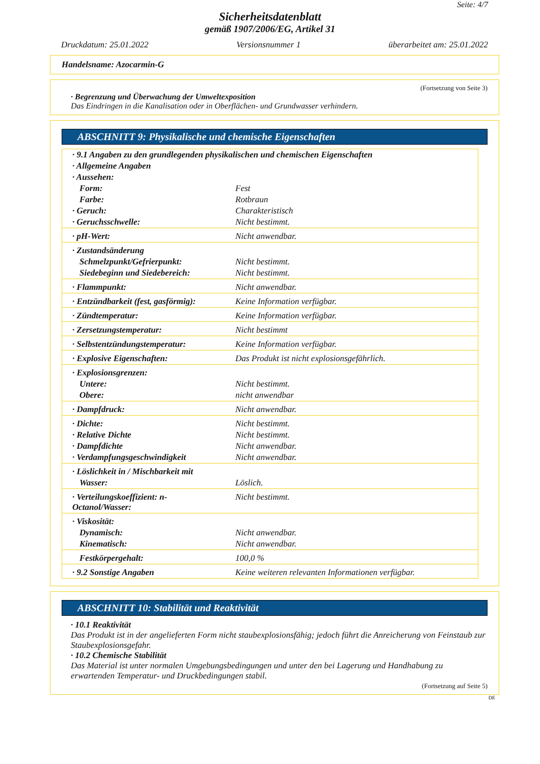Seite: 4/7
Sicherheitsdatenblatt
gemäß 1907/2006/EG, Artikel 31
Druckdatum: 25.01.2022 Versionsnummer 1 überarbeitet am: 25.01.2022
Handelsname: Azocarmin-G
(Fortsetzung von Seite 3)
· Begrenzung und Überwachung der Umweltexposition
Das Eindringen in die Kanalisation oder in Oberflächen- und Grundwasser verhindern.
ABSCHNITT 9: Physikalische und chemische Eigenschaften
| · 9.1 Angaben zu den grundlegenden physikalischen und chemischen Eigenschaften | |
| · Allgemeine Angaben | |
| · Aussehen: | |
| Form: | Fest |
| Farbe: | Rotbraun |
| · Geruch: | Charakteristisch |
| · Geruchsschwelle: | Nicht bestimmt. |
| · pH-Wert: | Nicht anwendbar. |
| · Zustandsänderung | |
| Schmelzpunkt/Gefrierpunkt: | Nicht bestimmt. |
| Siedebeginn und Siedebereich: | Nicht bestimmt. |
| · Flammpunkt: | Nicht anwendbar. |
| · Entzündbarkeit (fest, gasförmig): | Keine Information verfügbar. |
| · Zündtemperatur: | Keine Information verfügbar. |
| · Zersetzungstemperatur: | Nicht bestimmt |
| · Selbstentzündungstemperatur: | Keine Information verfügbar. |
| · Explosive Eigenschaften: | Das Produkt ist nicht explosionsgefährlich. |
| · Explosionsgrenzen: | |
| Untere: | Nicht bestimmt. |
| Obere: | nicht anwendbar |
| · Dampfdruck: | Nicht anwendbar. |
| · Dichte: | Nicht bestimmt. |
| · Relative Dichte | Nicht bestimmt. |
| · Dampfdichte | Nicht anwendbar. |
| · Verdampfungsgeschwindigkeit | Nicht anwendbar. |
| · Löslichkeit in / Mischbarkeit mit | |
| Wasser: | Löslich. |
| · Verteilungskoeffizient: n-Octanol/Wasser: | Nicht bestimmt. |
| · Viskosität: | |
| Dynamisch: | Nicht anwendbar. |
| Kinematisch: | Nicht anwendbar. |
| Festkörpergehalt: | 100,0 % |
| · 9.2 Sonstige Angaben | Keine weiteren relevanten Informationen verfügbar. |
ABSCHNITT 10: Stabilität und Reaktivität
· 10.1 Reaktivität
Das Produkt ist in der angelieferten Form nicht staubexplosionsfähig; jedoch führt die Anreicherung von Feinstaub zur Staubexplosionsgefahr.
· 10.2 Chemische Stabilität
Das Material ist unter normalen Umgebungsbedingungen und unter den bei Lagerung und Handhabung zu erwartenden Temperatur- und Druckbedingungen stabil.
(Fortsetzung auf Seite 5)
DE